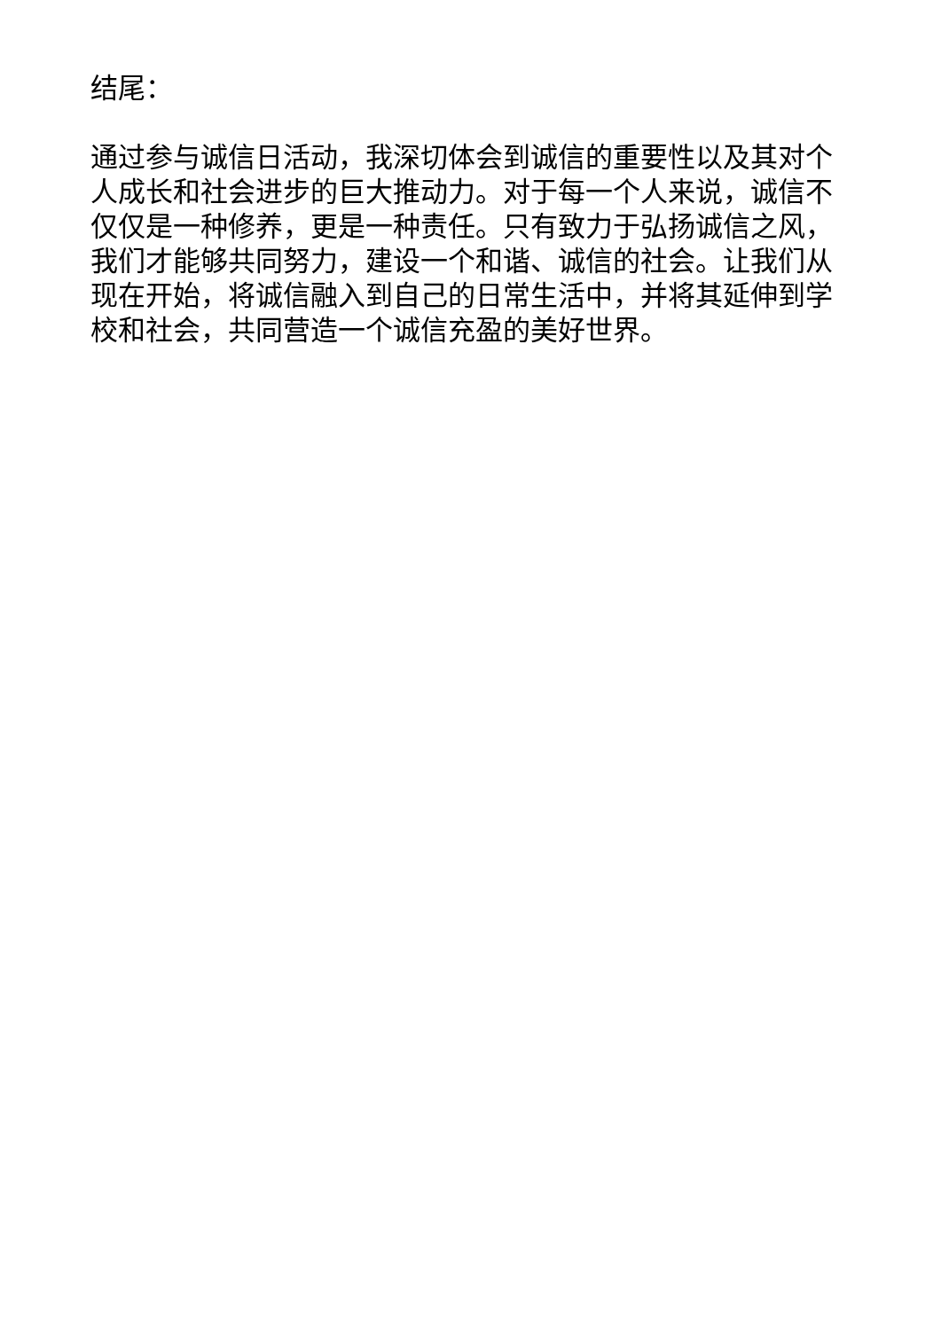结尾：
通过参与诚信日活动，我深切体会到诚信的重要性以及其对个人成长和社会进步的巨大推动力。对于每一个人来说，诚信不仅仅是一种修养，更是一种责任。只有致力于弘扬诚信之风，我们才能够共同努力，建设一个和谐、诚信的社会。让我们从现在开始，将诚信融入到自己的日常生活中，并将其延伸到学校和社会，共同营造一个诚信充盈的美好世界。